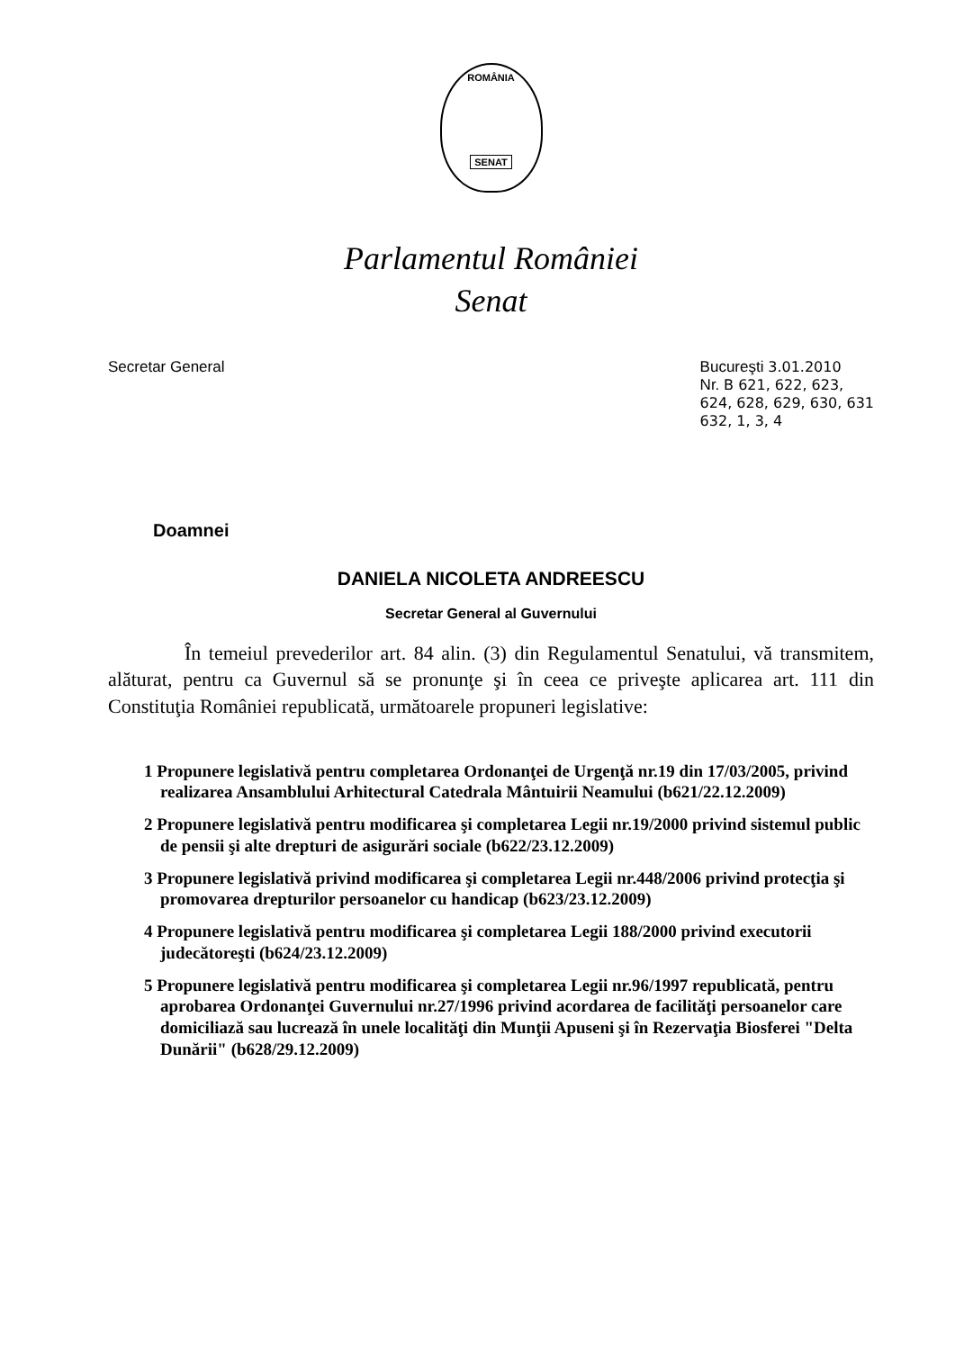ROMÂNIA
SENAT
Parlamentul României
Senat
Secretar General Bucureşti 3.01.2010
Nr. B 621, 622, 623,
624, 628, 629, 630, 631
632, 1, 3, 4
Doamnei
DANIELA NICOLETA ANDREESCU
Secretar General al Guvernului
În temeiul prevederilor art. 84 alin. (3) din Regulamentul Senatului, vă transmitem, alăturat, pentru ca Guvernul să se pronunţe şi în ceea ce priveşte aplicarea art. 111 din Constituţia României republicată, următoarele propuneri legislative:
1 Propunere legislativă pentru completarea Ordonanţei de Urgenţă nr.19 din 17/03/2005, privind realizarea Ansamblului Arhitectural Catedrala Mântuirii Neamului (b621/22.12.2009)
2 Propunere legislativă pentru modificarea şi completarea Legii nr.19/2000 privind sistemul public de pensii şi alte drepturi de asigurări sociale (b622/23.12.2009)
3 Propunere legislativă privind modificarea şi completarea Legii nr.448/2006 privind protecţia şi promovarea drepturilor persoanelor cu handicap (b623/23.12.2009)
4 Propunere legislativă pentru modificarea şi completarea Legii 188/2000 privind executorii judecătoreşti (b624/23.12.2009)
5 Propunere legislativă pentru modificarea şi completarea Legii nr.96/1997 republicată, pentru aprobarea Ordonanţei Guvernului nr.27/1996 privind acordarea de facilităţi persoanelor care domiciliază sau lucrează în unele localităţi din Munţii Apuseni şi în Rezervaţia Biosferei "Delta Dunării" (b628/29.12.2009)